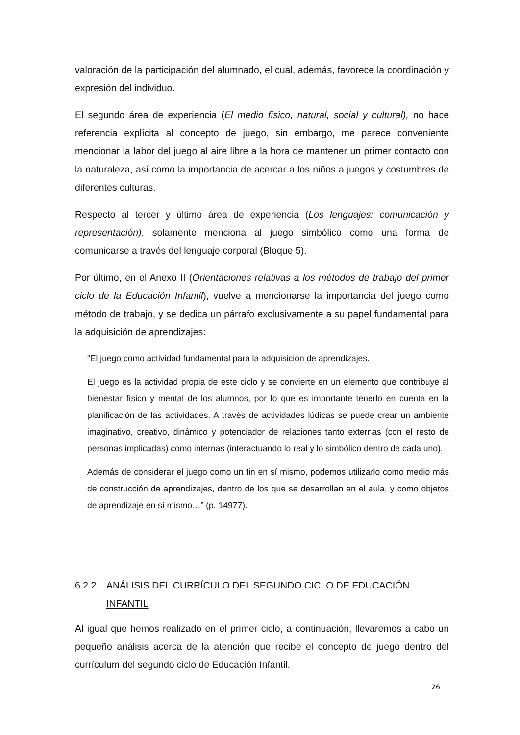valoración de la participación del alumnado, el cual, además, favorece la coordinación y expresión del individuo.
El segundo área de experiencia (El medio físico, natural, social y cultural), no hace referencia explícita al concepto de juego, sin embargo, me parece conveniente mencionar la labor del juego al aire libre a la hora de mantener un primer contacto con la naturaleza, así como la importancia de acercar a los niños a juegos y costumbres de diferentes culturas.
Respecto al tercer y último área de experiencia (Los lenguajes: comunicación y representación), solamente menciona al juego simbólico como una forma de comunicarse a través del lenguaje corporal (Bloque 5).
Por último, en el Anexo II (Orientaciones relativas a los métodos de trabajo del primer ciclo de la Educación Infantil), vuelve a mencionarse la importancia del juego como método de trabajo, y se dedica un párrafo exclusivamente a su papel fundamental para la adquisición de aprendizajes:
“El juego como actividad fundamental para la adquisición de aprendizajes.
El juego es la actividad propia de este ciclo y se convierte en un elemento que contribuye al bienestar físico y mental de los alumnos, por lo que es importante tenerlo en cuenta en la planificación de las actividades. A través de actividades lúdicas se puede crear un ambiente imaginativo, creativo, dinámico y potenciador de relaciones tanto externas (con el resto de personas implicadas) como internas (interactuando lo real y lo simbólico dentro de cada uno).
Además de considerar el juego como un fin en sí mismo, podemos utilizarlo como medio más de construcción de aprendizajes, dentro de los que se desarrollan en el aula, y como objetos de aprendizaje en sí mismo…” (p. 14977).
6.2.2. ANÁLISIS DEL CURRÍCULO DEL SEGUNDO CICLO DE EDUCACIÓN INFANTIL
Al igual que hemos realizado en el primer ciclo, a continuación, llevaremos a cabo un pequeño análisis acerca de la atención que recibe el concepto de juego dentro del currículum del segundo ciclo de Educación Infantil.
26